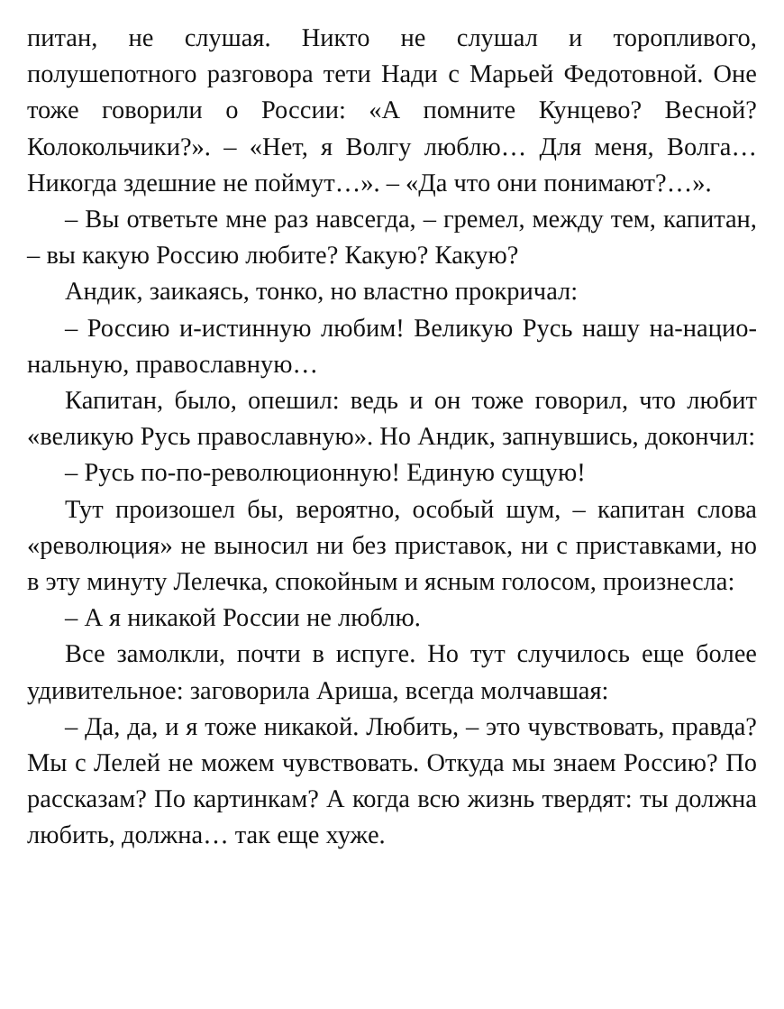питан, не слушая. Никто не слушал и торопливого, полушепотного разговора тети Нади с Марьей Федотовной. Оне тоже говорили о России: «А помните Кунцево? Весной? Колокольчики?». – «Нет, я Волгу люблю… Для меня, Волга… Никогда здешние не поймут…». – «Да что они понимают?…».
– Вы ответьте мне раз навсегда, – гремел, между тем, капитан, – вы какую Россию любите? Какую? Какую?
Андик, заикаясь, тонко, но властно прокричал:
– Россию и-истинную любим! Великую Русь нашу на-нацио-нальную, православную…
Капитан, было, опешил: ведь и он тоже говорил, что любит «великую Русь православную». Но Андик, запнувшись, докончил:
– Русь по-по-революционную! Единую сущую!
Тут произошел бы, вероятно, особый шум, – капитан слова «революция» не выносил ни без приставок, ни с приставками, но в эту минуту Лелечка, спокойным и ясным голосом, произнесла:
– А я никакой России не люблю.
Все замолкли, почти в испуге. Но тут случилось еще более удивительное: заговорила Ариша, всегда молчавшая:
– Да, да, и я тоже никакой. Любить, – это чувствовать, правда? Мы с Лелей не можем чувствовать. Откуда мы знаем Россию? По рассказам? По картинкам? А когда всю жизнь твердят: ты должна любить, должна… так еще хуже.